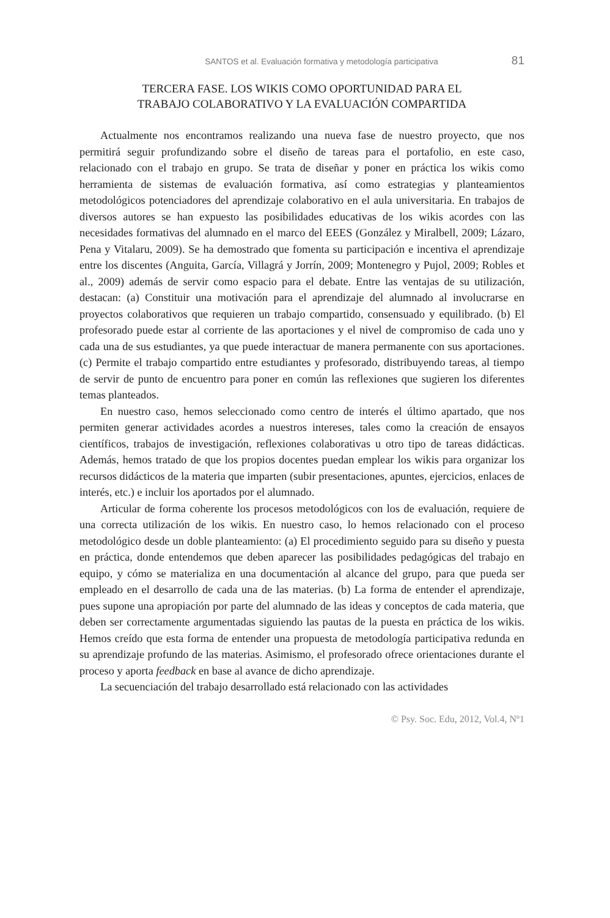SANTOS et al. Evaluación formativa y metodología participativa 81
TERCERA FASE. LOS WIKIS COMO OPORTUNIDAD PARA EL
TRABAJO COLABORATIVO Y LA EVALUACIÓN COMPARTIDA
Actualmente nos encontramos realizando una nueva fase de nuestro proyecto, que nos permitirá seguir profundizando sobre el diseño de tareas para el portafolio, en este caso, relacionado con el trabajo en grupo. Se trata de diseñar y poner en práctica los wikis como herramienta de sistemas de evaluación formativa, así como estrategias y planteamientos metodológicos potenciadores del aprendizaje colaborativo en el aula universitaria. En trabajos de diversos autores se han expuesto las posibilidades educativas de los wikis acordes con las necesidades formativas del alumnado en el marco del EEES (González y Miralbell, 2009; Lázaro, Pena y Vitalaru, 2009). Se ha demostrado que fomenta su participación e incentiva el aprendizaje entre los discentes (Anguita, García, Villagrá y Jorrín, 2009; Montenegro y Pujol, 2009; Robles et al., 2009) además de servir como espacio para el debate. Entre las ventajas de su utilización, destacan: (a) Constituir una motivación para el aprendizaje del alumnado al involucrarse en proyectos colaborativos que requieren un trabajo compartido, consensuado y equilibrado. (b) El profesorado puede estar al corriente de las aportaciones y el nivel de compromiso de cada uno y cada una de sus estudiantes, ya que puede interactuar de manera permanente con sus aportaciones. (c) Permite el trabajo compartido entre estudiantes y profesorado, distribuyendo tareas, al tiempo de servir de punto de encuentro para poner en común las reflexiones que sugieren los diferentes temas planteados.
En nuestro caso, hemos seleccionado como centro de interés el último apartado, que nos permiten generar actividades acordes a nuestros intereses, tales como la creación de ensayos científicos, trabajos de investigación, reflexiones colaborativas u otro tipo de tareas didácticas. Además, hemos tratado de que los propios docentes puedan emplear los wikis para organizar los recursos didácticos de la materia que imparten (subir presentaciones, apuntes, ejercicios, enlaces de interés, etc.) e incluir los aportados por el alumnado.
Articular de forma coherente los procesos metodológicos con los de evaluación, requiere de una correcta utilización de los wikis. En nuestro caso, lo hemos relacionado con el proceso metodológico desde un doble planteamiento: (a) El procedimiento seguido para su diseño y puesta en práctica, donde entendemos que deben aparecer las posibilidades pedagógicas del trabajo en equipo, y cómo se materializa en una documentación al alcance del grupo, para que pueda ser empleado en el desarrollo de cada una de las materias. (b) La forma de entender el aprendizaje, pues supone una apropiación por parte del alumnado de las ideas y conceptos de cada materia, que deben ser correctamente argumentadas siguiendo las pautas de la puesta en práctica de los wikis. Hemos creído que esta forma de entender una propuesta de metodología participativa redunda en su aprendizaje profundo de las materias. Asimismo, el profesorado ofrece orientaciones durante el proceso y aporta feedback en base al avance de dicho aprendizaje.
La secuenciación del trabajo desarrollado está relacionado con las actividades
© Psy. Soc. Edu, 2012, Vol.4, Nº1